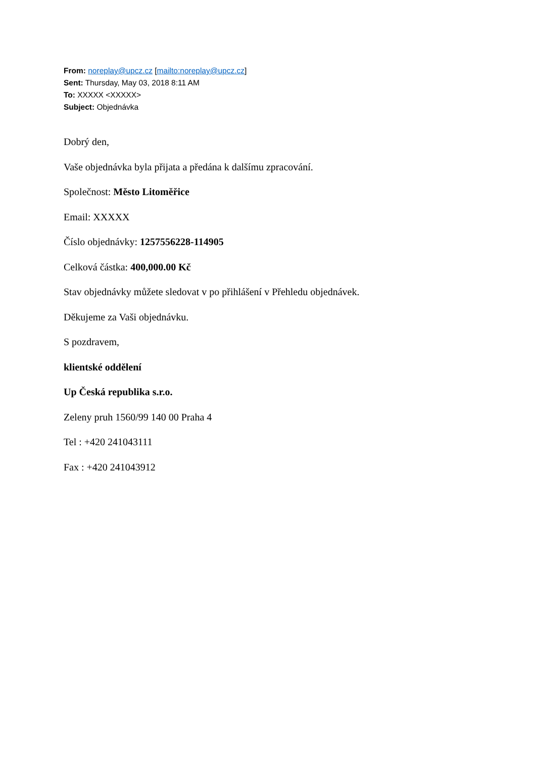From: noreplay@upcz.cz [mailto:noreplay@upcz.cz]
Sent: Thursday, May 03, 2018 8:11 AM
To: XXXXX <XXXXX>
Subject: Objednávka
Dobrý den,
Vaše objednávka byla přijata a předána k dalšímu zpracování.
Společnost: Město Litoměřice
Email: XXXXX
Číslo objednávky: 1257556228-114905
Celková částka: 400,000.00 Kč
Stav objednávky můžete sledovat v po přihlášení v Přehledu objednávek.
Děkujeme za Vaši objednávku.
S pozdravem,
klientské oddělení
Up Česká republika s.r.o.
Zeleny pruh 1560/99 140 00 Praha 4
Tel : +420 241043111
Fax : +420 241043912